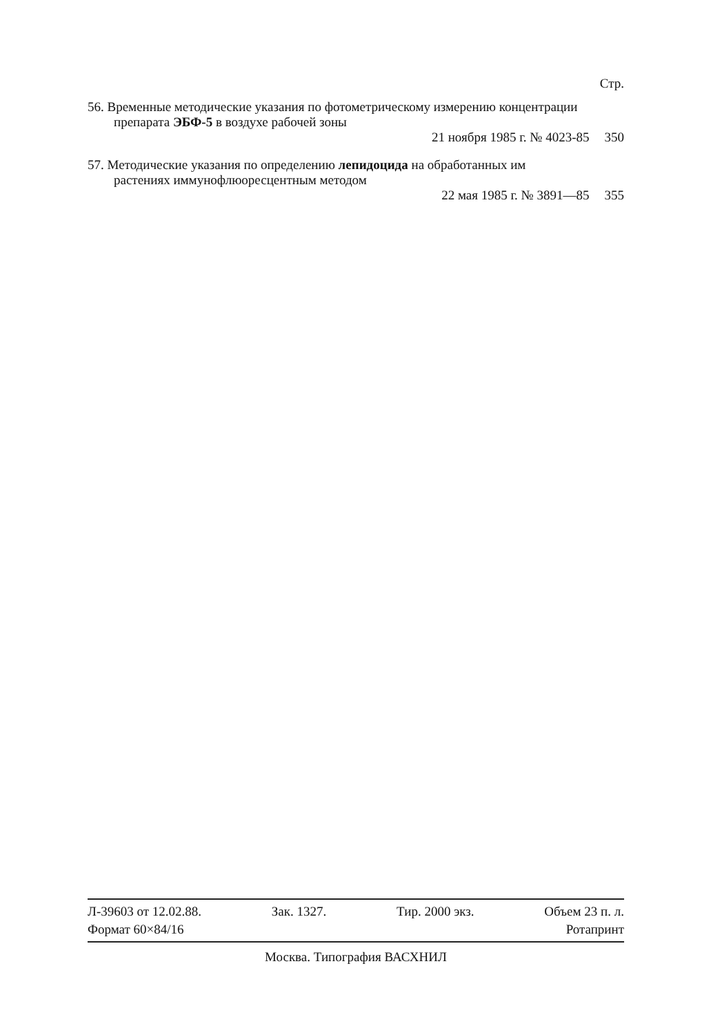Стр.
56. Временные методические указания по фотометрическому измерению концентрации препарата ЭБФ-5 в воздухе рабочей зоны
21 ноября 1985 г. № 4023-85 350
57. Методические указания по определению лепидоцида на обработанных им растениях иммунофлюоресцентным методом
22 мая 1985 г. № 3891—85 355
Л-39603 от 12.02.88. Зак. 1327. Тир. 2000 экз. Объем 23 п. л.
Формат 60×84/16 Ротапринт
Москва. Типография ВАСХНИЛ